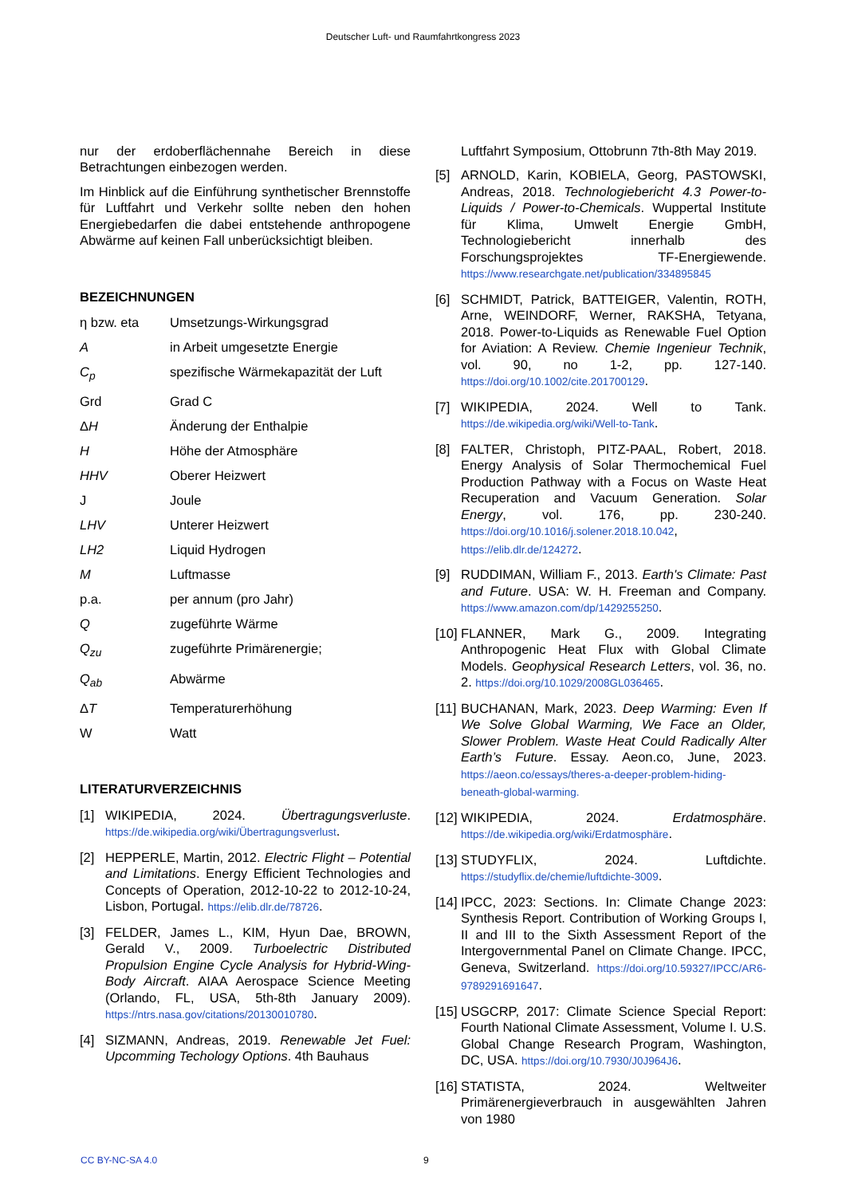Deutscher Luft- und Raumfahrtkongress 2023
nur der erdoberflächennahe Bereich in diese Betrachtungen einbezogen werden.
Im Hinblick auf die Einführung synthetischer Brennstoffe für Luftfahrt und Verkehr sollte neben den hohen Energiebedarfen die dabei entstehende anthropogene Abwärme auf keinen Fall unberücksichtigt bleiben.
BEZEICHNUNGEN
η bzw. eta Umsetzungs-Wirkungsgrad
Ain Arbeit umgesetzte Energie
C<sub>p</sub> spezifische Wärmekapazität der Luft
Grd Grad C
ΔH Änderung der Enthalpie
H Höhe der Atmosphäre
HHV Oberer Heizwert
J Joule
LHV Unterer Heizwert
LH2 Liquid Hydrogen
M Luftmasse
p.a. per annum (pro Jahr)
Qzugeführte Wärme
Q<sub>zu</sub> zugeführte Primärenergie;
Q<sub>ab</sub> Abwärme
ΔT Temperaturerhöhung
W Watt
LITERATURVERZEICHNIS
[1] WIKIPEDIA, 2024. Übertragungsverluste. https://de.wikipedia.org/wiki/Übertragungsverlust.
[2] HEPPERLE, Martin, 2012. Electric Flight – Potential and Limitations. Energy Efficient Technologies and Concepts of Operation, 2012-10-22 to 2012-10-24, Lisbon, Portugal. https://elib.dlr.de/78726.
[3] FELDER, James L., KIM, Hyun Dae, BROWN, Gerald V., 2009. Turboelectric Distributed Propulsion Engine Cycle Analysis for Hybrid-Wing-Body Aircraft. AIAA Aerospace Science Meeting (Orlando, FL, USA, 5th-8th January 2009). https://ntrs.nasa.gov/citations/20130010780.
[4] SIZMANN, Andreas, 2019. Renewable Jet Fuel: Upcomming Techology Options. 4th Bauhaus
Luftfahrt Symposium, Ottobrunn 7th-8th May 2019.
[5] ARNOLD, Karin, KOBIELA, Georg, PASTOWSKI, Andreas, 2018. Technologiebericht 4.3 Power-to-Liquids / Power-to-Chemicals. Wuppertal Institute für Klima, Umwelt Energie GmbH, Technologiebericht innerhalb des Forschungsprojektes TF-Energiewende. https://www.researchgate.net/publication/334895845
[6] SCHMIDT, Patrick, BATTEIGER, Valentin, ROTH, Arne, WEINDORF, Werner, RAKSHA, Tetyana, 2018. Power-to-Liquids as Renewable Fuel Option for Aviation: A Review. Chemie Ingenieur Technik, vol. 90, no 1-2, pp. 127-140. https://doi.org/10.1002/cite.201700129.
[7] WIKIPEDIA, 2024. Well to Tank. https://de.wikipedia.org/wiki/Well-to-Tank.
[8] FALTER, Christoph, PITZ-PAAL, Robert, 2018. Energy Analysis of Solar Thermochemical Fuel Production Pathway with a Focus on Waste Heat Recuperation and Vacuum Generation. Solar Energy, vol. 176, pp. 230-240. https://doi.org/10.1016/j.solener.2018.10.042, https://elib.dlr.de/124272.
[9] RUDDIMAN, William F., 2013. Earth's Climate: Past and Future. USA: W. H. Freeman and Company. https://www.amazon.com/dp/1429255250.
[10] FLANNER, Mark G., 2009. Integrating Anthropogenic Heat Flux with Global Climate Models. Geophysical Research Letters, vol. 36, no. 2. https://doi.org/10.1029/2008GL036465.
[11] BUCHANAN, Mark, 2023. Deep Warming: Even If We Solve Global Warming, We Face an Older, Slower Problem. Waste Heat Could Radically Alter Earth’s Future. Essay. Aeon.co, June, 2023. https://aeon.co/essays/theres-a-deeper-problem-hiding-beneath-global-warming.
[12] WIKIPEDIA, 2024. Erdatmosphäre. https://de.wikipedia.org/wiki/Erdatmosphäre.
[13] STUDYFLIX, 2024. Luftdichte. https://studyflix.de/chemie/luftdichte-3009.
[14] IPCC, 2023: Sections. In: Climate Change 2023: Synthesis Report. Contribution of Working Groups I, II and III to the Sixth Assessment Report of the Intergovernmental Panel on Climate Change. IPCC, Geneva, Switzerland. https://doi.org/10.59327/IPCC/AR6-9789291691647.
[15] USGCRP, 2017: Climate Science Special Report: Fourth National Climate Assessment, Volume I. U.S. Global Change Research Program, Washington, DC, USA. https://doi.org/10.7930/J0J964J6.
[16] STATISTA, 2024. Weltweiter Primärenergieverbrauch in ausgewählten Jahren von 1980
CC BY-NC-SA 4.0 9